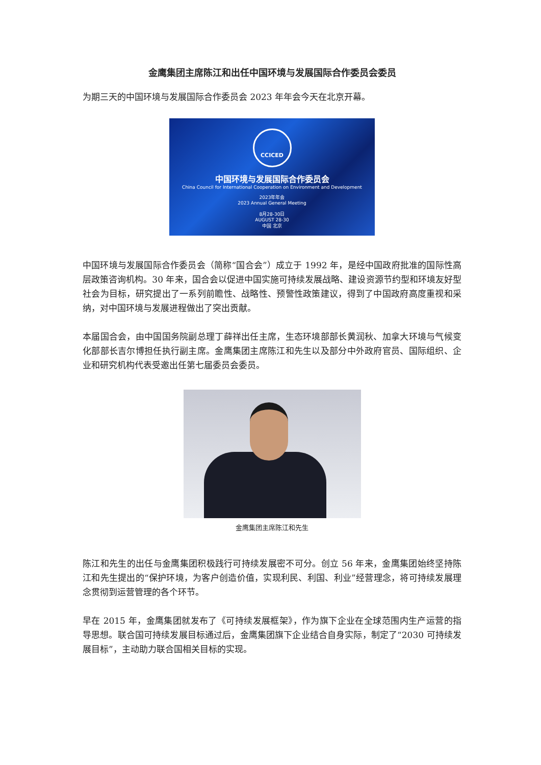金鹰集团主席陈江和出任中国环境与发展国际合作委员会委员
为期三天的中国环境与发展国际合作委员会 2023 年年会今天在北京开幕。
CCICED
中国环境与发展国际合作委员会
China Council for International Cooperation on Environment and Development
2023年年会
2023 Annual General Meeting
8月28-30日
AUGUST 28-30
中国 北京
中国环境与发展国际合作委员会（简称“国合会”）成立于 1992 年，是经中国政府批准的国际性高层政策咨询机构。30 年来，国合会以促进中国实施可持续发展战略、建设资源节约型和环境友好型社会为目标，研究提出了一系列前瞻性、战略性、预警性政策建议，得到了中国政府高度重视和采纳，对中国环境与发展进程做出了突出贡献。
本届国合会，由中国国务院副总理丁薛祥出任主席，生态环境部部长黄润秋、加拿大环境与气候变化部部长吉尔博担任执行副主席。金鹰集团主席陈江和先生以及部分中外政府官员、国际组织、企业和研究机构代表受邀出任第七届委员会委员。
金鹰集团主席陈江和先生
陈江和先生的出任与金鹰集团积极践行可持续发展密不可分。创立 56 年来，金鹰集团始终坚持陈江和先生提出的“保护环境，为客户创造价值，实现利民、利国、利业”经营理念，将可持续发展理念贯彻到运营管理的各个环节。
早在 2015 年，金鹰集团就发布了《可持续发展框架》，作为旗下企业在全球范围内生产运营的指导思想。联合国可持续发展目标通过后，金鹰集团旗下企业结合自身实际，制定了“2030 可持续发展目标”，主动助力联合国相关目标的实现。